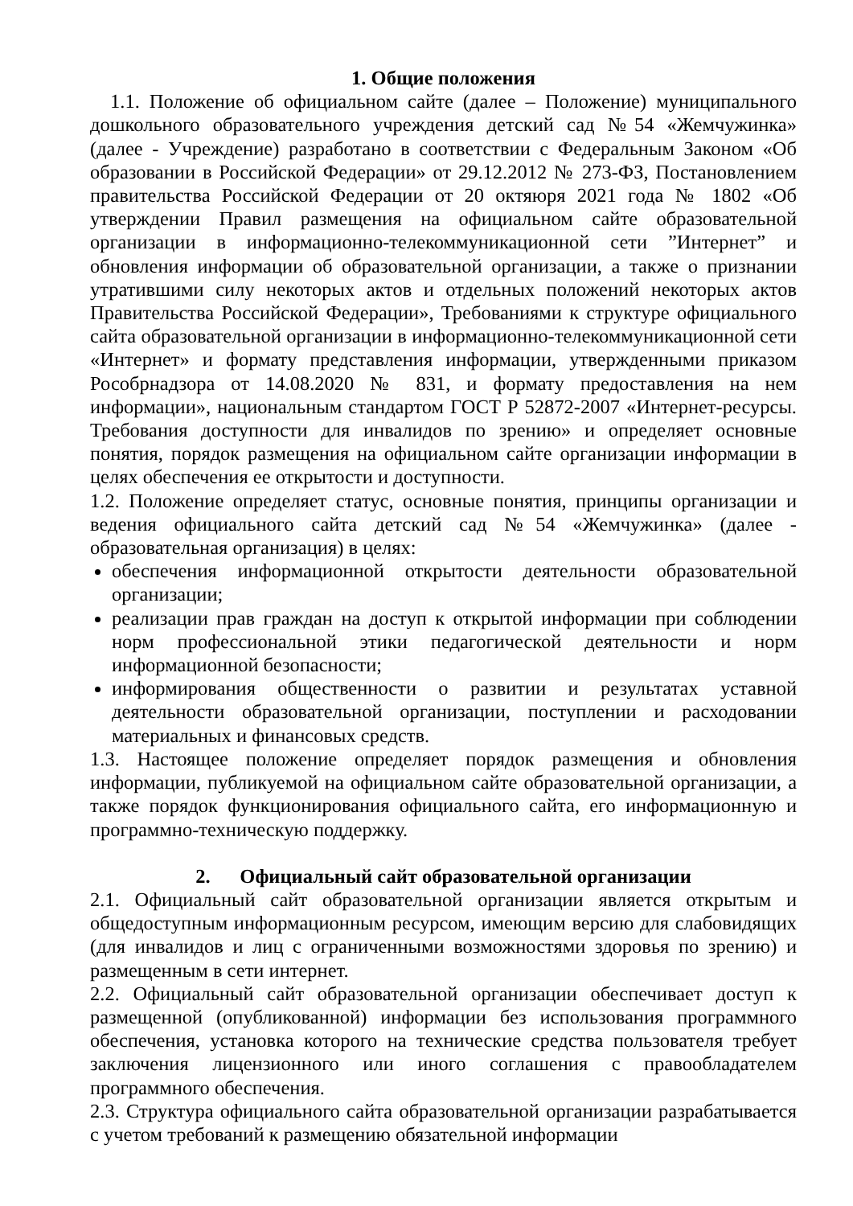1. Общие положения
1.1. Положение об официальном сайте (далее – Положение) муниципального дошкольного образовательного учреждения детский сад №54 «Жемчужинка» (далее - Учреждение) разработано в соответствии с Федеральным Законом «Об образовании в Российской Федерации» от 29.12.2012 № 273-ФЗ, Постановлением правительства Российской Федерации от 20 октяюря 2021 года № 1802 «Об утверждении Правил размещения на официальном сайте образовательной организации в информационно-телекоммуникационной сети ”Интернет” и обновления информации об образовательной организации, а также о признании утратившими силу некоторых актов и отдельных положений некоторых актов Правительства Российской Федерации», Требованиями к структуре официального сайта образовательной организации в информационно-телекоммуникационной сети «Интернет» и формату представления информации, утвержденными приказом Рособрнадзора от 14.08.2020 № 831, и формату предоставления на нем информации», национальным стандартом ГОСТ Р 52872-2007 «Интернет-ресурсы. Требования доступности для инвалидов по зрению» и определяет основные понятия, порядок размещения на официальном сайте организации информации в целях обеспечения ее открытости и доступности.
1.2. Положение определяет статус, основные понятия, принципы организации и ведения официального сайта детский сад №54 «Жемчужинка» (далее - образовательная организация) в целях:
обеспечения информационной открытости деятельности образовательной организации;
реализации прав граждан на доступ к открытой информации при соблюдении норм профессиональной этики педагогической деятельности и норм информационной безопасности;
информирования общественности о развитии и результатах уставной деятельности образовательной организации, поступлении и расходовании материальных и финансовых средств.
1.3. Настоящее положение определяет порядок размещения и обновления информации, публикуемой на официальном сайте образовательной организации, а также порядок функционирования официального сайта, его информационную и программно-техническую поддержку.
2. Официальный сайт образовательной организации
2.1. Официальный сайт образовательной организации является открытым и общедоступным информационным ресурсом, имеющим версию для слабовидящих (для инвалидов и лиц с ограниченными возможностями здоровья по зрению) и размещенным в сети интернет.
2.2. Официальный сайт образовательной организации обеспечивает доступ к размещенной (опубликованной) информации без использования программного обеспечения, установка которого на технические средства пользователя требует заключения лицензионного или иного соглашения с правообладателем программного обеспечения.
2.3. Структура официального сайта образовательной организации разрабатывается с учетом требований к размещению обязательной информации